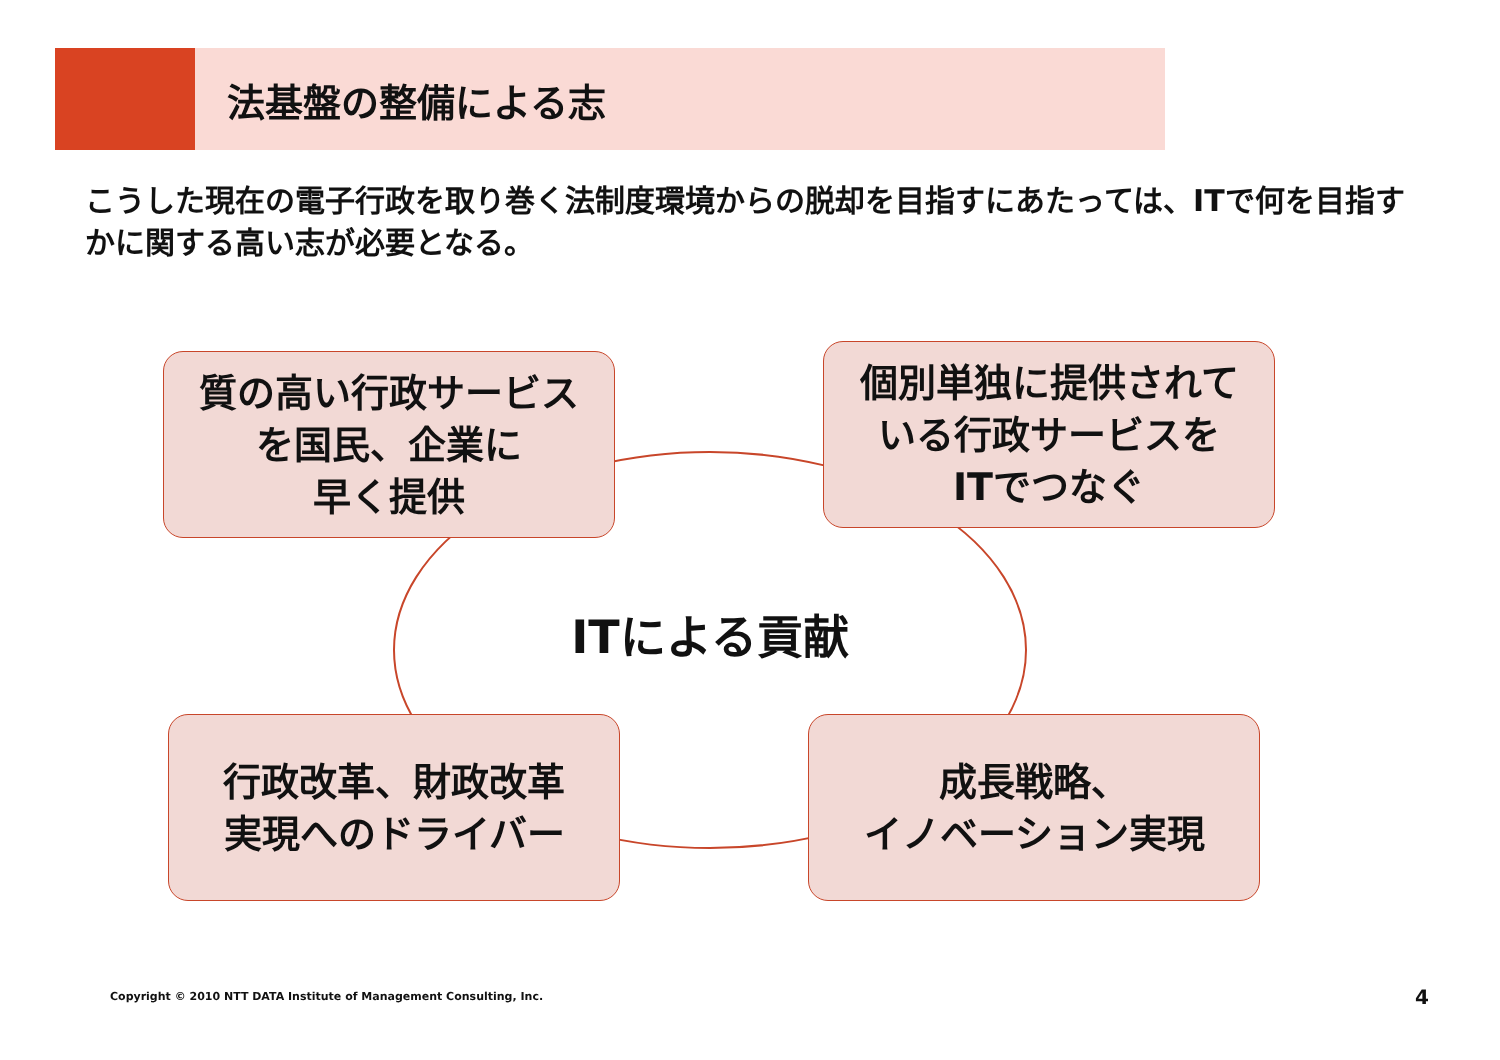法基盤の整備による志
こうした現在の電子行政を取り巻く法制度環境からの脱却を目指すにあたっては、ITで何を目指すかに関する高い志が必要となる。
質の高い行政サービス
を国民、企業に
早く提供
個別単独に提供されて
いる行政サービスを
ITでつなぐ
ITによる貢献
行政改革、財政改革
実現へのドライバー
成長戦略、
イノベーション実現
Copyright © 2010 NTT DATA Institute of Management Consulting, Inc.
4